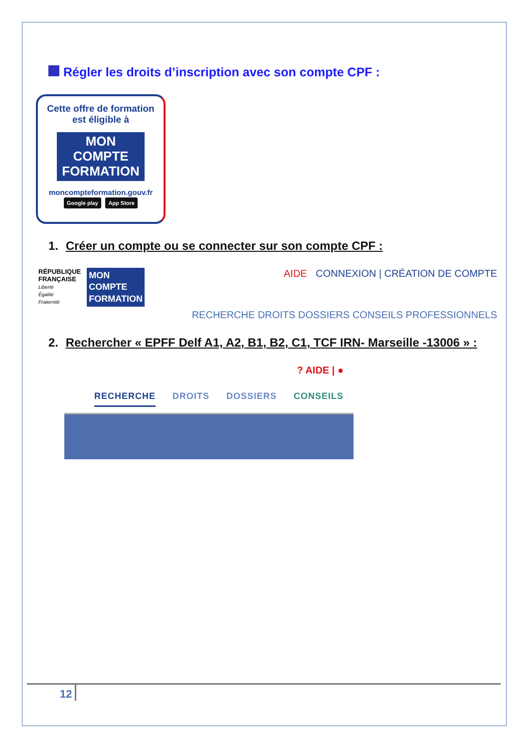Régler les droits d’inscription avec son compte CPF :
Cette offre de formation
est éligible à
MON
COMPTE
FORMATION
moncompteformation.gouv.fr
Google play App Store
1. Créer un compte ou se connecter sur son compte CPF :
RÉPUBLIQUE
FRANÇAISE
Liberté
Égalité
Fraternité
MON
COMPTE
FORMATION
AIDE CONNEXION | CRÉATION DE COMPTE
RECHERCHE DROITS DOSSIERS CONSEILS PROFESSIONNELS
2. Rechercher « EPFF Delf A1, A2, B1, B2, C1, TCF IRN- Marseille -13006 » :
? AIDE | ●
RECHERCHE DROITS DOSSIERS CONSEILS
12